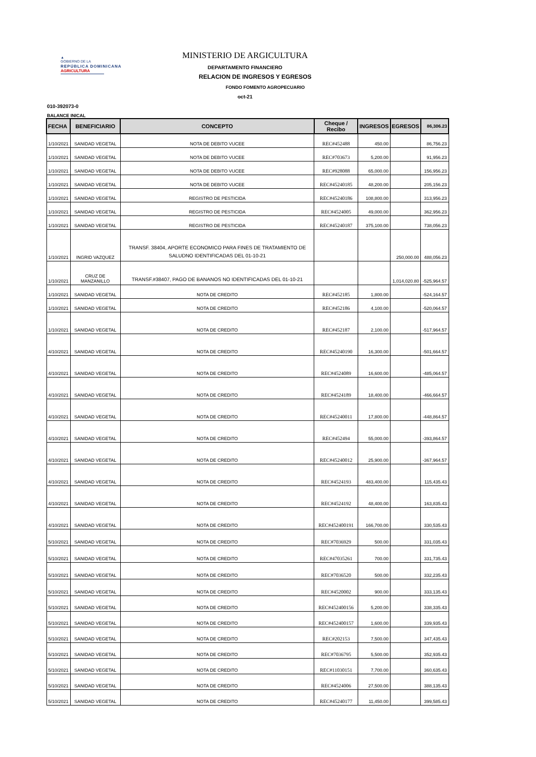▲
GOBIERNO DE LA
REPÚBLICA DOMINICANA
AGRICULTURA
MINISTERIO DE ARGICULTURA
DEPARTAMENTO FINANCIERO
RELACION DE INGRESOS Y EGRESOS
FONDO FOMENTO AGROPECUARIO
oct-21
010-392073-0
BALANCE INICAL
| FECHA | BENEFICIARIO | CONCEPTO | Cheque / Recibo | INGRESOS | EGRESOS | 86,306.23 |
| --- | --- | --- | --- | --- | --- | --- |
| 1/10/2021 | SANIDAD VEGETAL | NOTA DE DEBITO VUCEE | REC#452488 | 450.00 | | 86,756.23 |
| 1/10/2021 | SANIDAD VEGETAL | NOTA DE DEBITO VUCEE | REC#703673 | 5,200.00 | | 91,956.23 |
| 1/10/2021 | SANIDAD VEGETAL | NOTA DE DEBITO VUCEE | REC#928088 | 65,000.00 | | 156,956.23 |
| 1/10/2021 | SANIDAD VEGETAL | NOTA DE DEBITO VUCEE | REC#45240185 | 48,200.00 | | 205,156.23 |
| 1/10/2021 | SANIDAD VEGETAL | REGISTRO DE PESTICIDA | REC#45240186 | 108,800.00 | | 313,956.23 |
| 1/10/2021 | SANIDAD VEGETAL | REGISTRO DE PESTICIDA | REC#4524005 | 49,000.00 | | 362,956.23 |
| 1/10/2021 | SANIDAD VEGETAL | REGISTRO DE PESTICIDA | REC#45240187 | 375,100.00 | | 738,056.23 |
| 1/10/2021 | INGRID VAZQUEZ | TRANSF. 38404, APORTE ECONOMICO PARA FINES DE TRATAMIENTO DE SALUDNO IDENTIFICADAS DEL 01-10-21 | | | 250,000.00 | 488,056.23 |
| 1/10/2021 | CRUZ DE MANZANILLO | TRANSF.#38407, PAGO DE BANANOS NO IDENTIFICADAS DEL 01-10-21 | | | 1,014,020.80 | -525,964.57 |
| 1/10/2021 | SANIDAD VEGETAL | NOTA DE CREDITO | REC#452185 | 1,800.00 | | -524,164.57 |
| 1/10/2021 | SANIDAD VEGETAL | NOTA DE CREDITO | REC#452186 | 4,100.00 | | -520,064.57 |
| 1/10/2021 | SANIDAD VEGETAL | NOTA DE CREDITO | REC#452187 | 2,100.00 | | -517,964.57 |
| 4/10/2021 | SANIDAD VEGETAL | NOTA DE CREDITO | REC#45240190 | 16,300.00 | | -501,664.57 |
| 4/10/2021 | SANIDAD VEGETAL | NOTA DE CREDITO | REC#4524089 | 16,600.00 | | -485,064.57 |
| 4/10/2021 | SANIDAD VEGETAL | NOTA DE CREDITO | REC#4524189 | 18,400.00 | | -466,664.57 |
| 4/10/2021 | SANIDAD VEGETAL | NOTA DE CREDITO | REC#45240011 | 17,800.00 | | -448,864.57 |
| 4/10/2021 | SANIDAD VEGETAL | NOTA DE CREDITO | REC#452494 | 55,000.00 | | -393,864.57 |
| 4/10/2021 | SANIDAD VEGETAL | NOTA DE CREDITO | REC#45240012 | 25,900.00 | | -367,964.57 |
| 4/10/2021 | SANIDAD VEGETAL | NOTA DE CREDITO | REC#4524193 | 483,400.00 | | 115,435.43 |
| 4/10/2021 | SANIDAD VEGETAL | NOTA DE CREDITO | REC#4524192 | 48,400.00 | | 163,835.43 |
| 4/10/2021 | SANIDAD VEGETAL | NOTA DE CREDITO | REC#452400191 | 166,700.00 | | 330,535.43 |
| 5/10/2021 | SANIDAD VEGETAL | NOTA DE CREDITO | REC#7036929 | 500.00 | | 331,035.43 |
| 5/10/2021 | SANIDAD VEGETAL | NOTA DE CREDITO | REC#47035261 | 700.00 | | 331,735.43 |
| 5/10/2021 | SANIDAD VEGETAL | NOTA DE CREDITO | REC#7036520 | 500.00 | | 332,235.43 |
| 5/10/2021 | SANIDAD VEGETAL | NOTA DE CREDITO | REC#4520002 | 900.00 | | 333,135.43 |
| 5/10/2021 | SANIDAD VEGETAL | NOTA DE CREDITO | REC#452400156 | 5,200.00 | | 338,335.43 |
| 5/10/2021 | SANIDAD VEGETAL | NOTA DE CREDITO | REC#452400157 | 1,600.00 | | 339,935.43 |
| 5/10/2021 | SANIDAD VEGETAL | NOTA DE CREDITO | REC#202153 | 7,500.00 | | 347,435.43 |
| 5/10/2021 | SANIDAD VEGETAL | NOTA DE CREDITO | REC#7036795 | 5,500.00 | | 352,935.43 |
| 5/10/2021 | SANIDAD VEGETAL | NOTA DE CREDITO | REC#11030151 | 7,700.00 | | 360,635.43 |
| 5/10/2021 | SANIDAD VEGETAL | NOTA DE CREDITO | REC#4524006 | 27,500.00 | | 388,135.43 |
| 5/10/2021 | SANIDAD VEGETAL | NOTA DE CREDITO | REC#45240177 | 11,450.00 | | 399,585.43 |